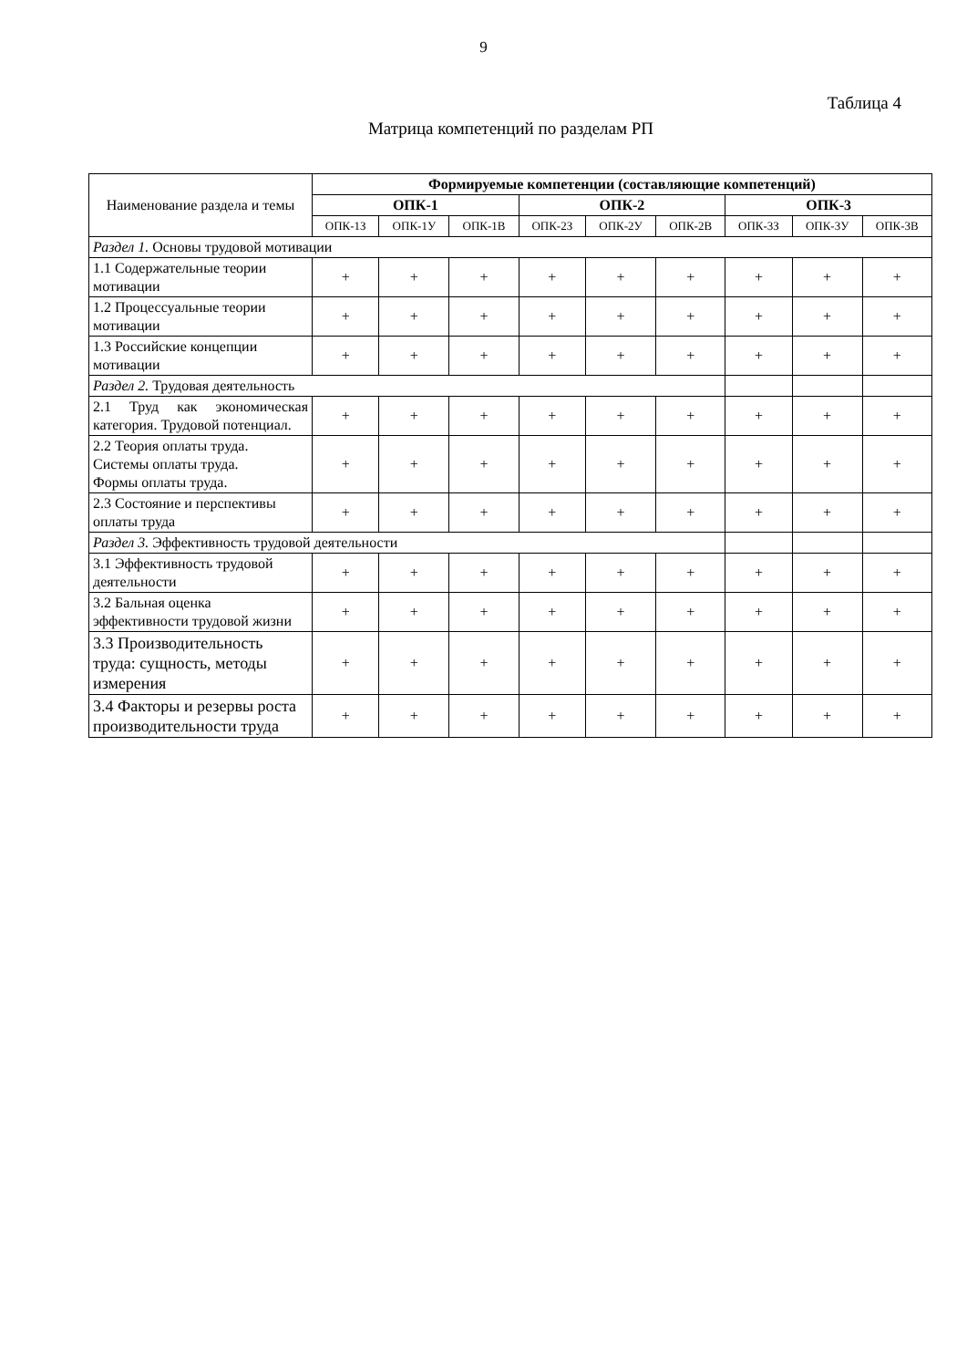9
Таблица 4
Матрица компетенций по разделам РП
| Наименование раздела и темы | Формируемые компетенции (составляющие компетенций) | | | | | | | | |
| --- | --- | --- | --- | --- | --- | --- | --- | --- | --- |
| | ОПК-1 | | | ОПК-2 | | | ОПК-3 | | |
| | ОПК-1З | ОПК-1У | ОПК-1В | ОПК-2З | ОПК-2У | ОПК-2В | ОПК-3З | ОПК-3У | ОПК-3В |
| Раздел 1. Основы трудовой мотивации | | | | | | | | | |
| 1.1 Содержательные теории мотивации | + | + | + | + | + | + | + | + | + |
| 1.2 Процессуальные теории мотивации | + | + | + | + | + | + | + | + | + |
| 1.3 Российские концепции мотивации | + | + | + | + | + | + | + | + | + |
| Раздел 2. Трудовая деятельность | | | | | | | | | |
| 2.1 Труд как экономическая категория. Трудовой потенциал. | + | + | + | + | + | + | + | + | + |
| 2.2 Теория оплаты труда. Системы оплаты труда. Формы оплаты труда. | + | + | + | + | + | + | + | + | + |
| 2.3 Состояние и перспективы оплаты труда | + | + | + | + | + | + | + | + | + |
| Раздел 3. Эффективность трудовой деятельности | | | | | | | | | |
| 3.1 Эффективность трудовой деятельности | + | + | + | + | + | + | + | + | + |
| 3.2 Бальная оценка эффективности трудовой жизни | + | + | + | + | + | + | + | + | + |
| 3.3 Производительность труда: сущность, методы измерения | + | + | + | + | + | + | + | + | + |
| 3.4 Факторы и резервы роста производительности труда | + | + | + | + | + | + | + | + | + |